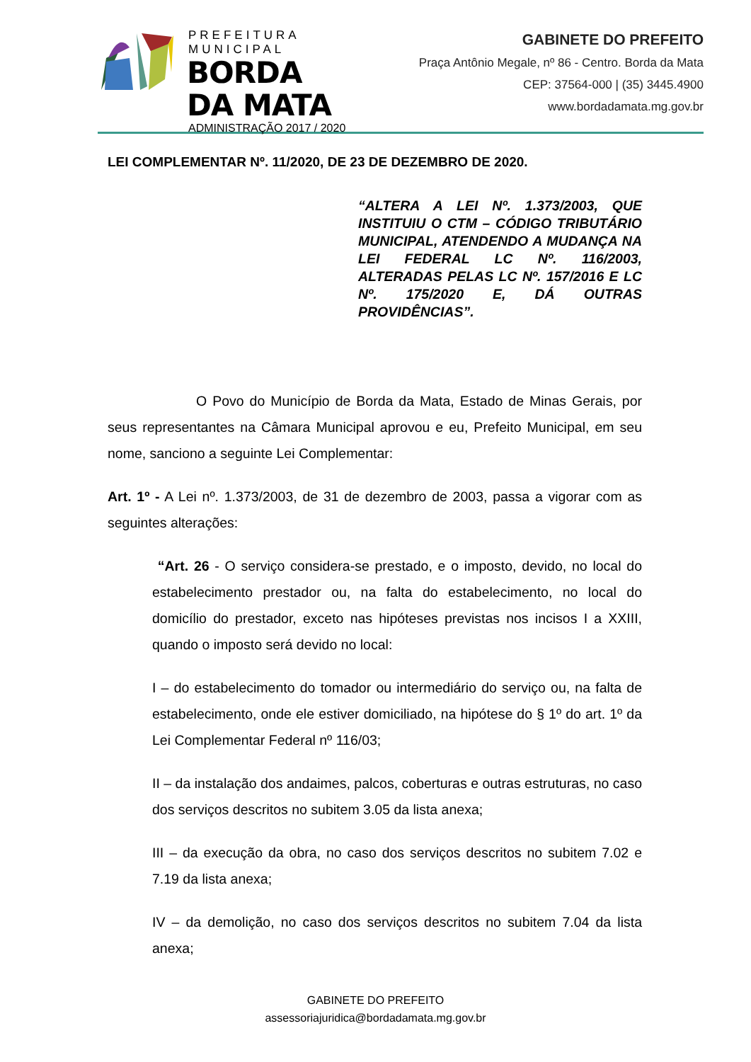PREFEITURA MUNICIPAL
BORDA DA MATA
ADMINISTRAÇÃO 2017 / 2020
GABINETE DO PREFEITO
Praça Antônio Megale, nº 86 - Centro. Borda da Mata
CEP: 37564-000 | (35) 3445.4900
www.bordadamata.mg.gov.br
LEI COMPLEMENTAR Nº. 11/2020, DE 23 DE DEZEMBRO DE 2020.
“ALTERA A LEI Nº. 1.373/2003, QUE INSTITUIU O CTM – CÓDIGO TRIBUTÁRIO MUNICIPAL, ATENDENDO A MUDANÇA NA LEI FEDERAL LC Nº. 116/2003, ALTERADAS PELAS LC Nº. 157/2016 E LC Nº. 175/2020 E, DÁ OUTRAS PROVIDÊNCIAS”.
O Povo do Município de Borda da Mata, Estado de Minas Gerais, por seus representantes na Câmara Municipal aprovou e eu, Prefeito Municipal, em seu nome, sanciono a seguinte Lei Complementar:
Art. 1º - A Lei nº. 1.373/2003, de 31 de dezembro de 2003, passa a vigorar com as seguintes alterações:
“Art. 26 - O serviço considera-se prestado, e o imposto, devido, no local do estabelecimento prestador ou, na falta do estabelecimento, no local do domicílio do prestador, exceto nas hipóteses previstas nos incisos I a XXIII, quando o imposto será devido no local:
I – do estabelecimento do tomador ou intermediário do serviço ou, na falta de estabelecimento, onde ele estiver domiciliado, na hipótese do § 1º do art. 1º da Lei Complementar Federal nº 116/03;
II – da instalação dos andaimes, palcos, coberturas e outras estruturas, no caso dos serviços descritos no subitem 3.05 da lista anexa;
III – da execução da obra, no caso dos serviços descritos no subitem 7.02 e 7.19 da lista anexa;
IV – da demolição, no caso dos serviços descritos no subitem 7.04 da lista anexa;
GABINETE DO PREFEITO
assessoriajuridica@bordadamata.mg.gov.br